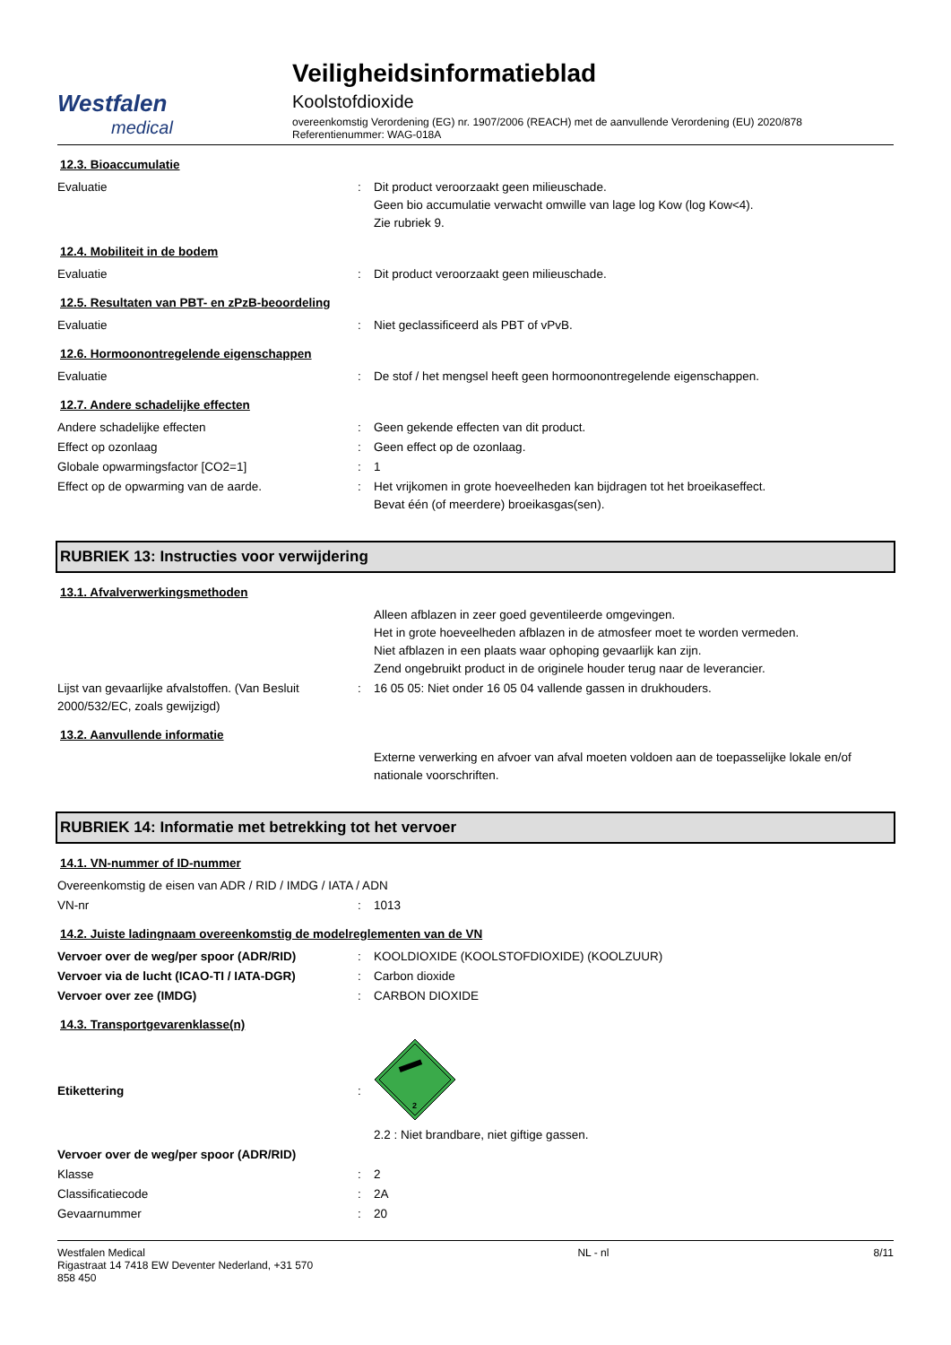Westfalen
medical
Veiligheidsinformatieblad
Koolstofdioxide
overeenkomstig Verordening (EG) nr. 1907/2006 (REACH) met de aanvullende Verordening (EU) 2020/878
Referentienummer: WAG-018A
12.3. Bioaccumulatie
Evaluatie : Dit product veroorzaakt geen milieuschade.
Geen bio accumulatie verwacht omwille van lage log Kow (log Kow<4).
Zie rubriek 9.
12.4. Mobiliteit in de bodem
Evaluatie : Dit product veroorzaakt geen milieuschade.
12.5. Resultaten van PBT- en zPzB-beoordeling
Evaluatie : Niet geclassificeerd als PBT of vPvB.
12.6. Hormoonontregelende eigenschappen
Evaluatie : De stof / het mengsel heeft geen hormoonontregelende eigenschappen.
12.7. Andere schadelijke effecten
Andere schadelijke effecten : Geen gekende effecten van dit product.
Effect op ozonlaag : Geen effect op de ozonlaag.
Globale opwarmingsfactor [CO2=1] : 1
Effect op de opwarming van de aarde. : Het vrijkomen in grote hoeveelheden kan bijdragen tot het broeikaseffect.
Bevat één (of meerdere) broeikasgas(sen).
RUBRIEK 13: Instructies voor verwijdering
13.1. Afvalverwerkingsmethoden
Alleen afblazen in zeer goed geventileerde omgevingen.
Het in grote hoeveelheden afblazen in de atmosfeer moet te worden vermeden.
Niet afblazen in een plaats waar ophoping gevaarlijk kan zijn.
Zend ongebruikt product in de originele houder terug naar de leverancier.
Lijst van gevaarlijke afvalstoffen. (Van Besluit 2000/532/EC, zoals gewijzigd)
: 16 05 05: Niet onder 16 05 04 vallende gassen in drukhouders.
13.2. Aanvullende informatie
Externe verwerking en afvoer van afval moeten voldoen aan de toepasselijke lokale en/of nationale voorschriften.
RUBRIEK 14: Informatie met betrekking tot het vervoer
14.1. VN-nummer of ID-nummer
Overeenkomstig de eisen van ADR / RID / IMDG / IATA / ADN
VN-nr : 1013
14.2. Juiste ladingnaam overeenkomstig de modelreglementen van de VN
Vervoer over de weg/per spoor (ADR/RID) : KOOLDIOXIDE (KOOLSTOFDIOXIDE) (KOOLZUUR)
Vervoer via de lucht (ICAO-TI / IATA-DGR) : Carbon dioxide
Vervoer over zee (IMDG) : CARBON DIOXIDE
14.3. Transportgevarenklasse(n)
Etikettering :
2
2.2 : Niet brandbare, niet giftige gassen.
Vervoer over de weg/per spoor (ADR/RID)
Klasse : 2
Classificatiecode : 2A
Gevaarnummer : 20
Westfalen Medical
Rigastraat 14 7418 EW Deventer Nederland, +31 570
858 450
NL - nl 8/11